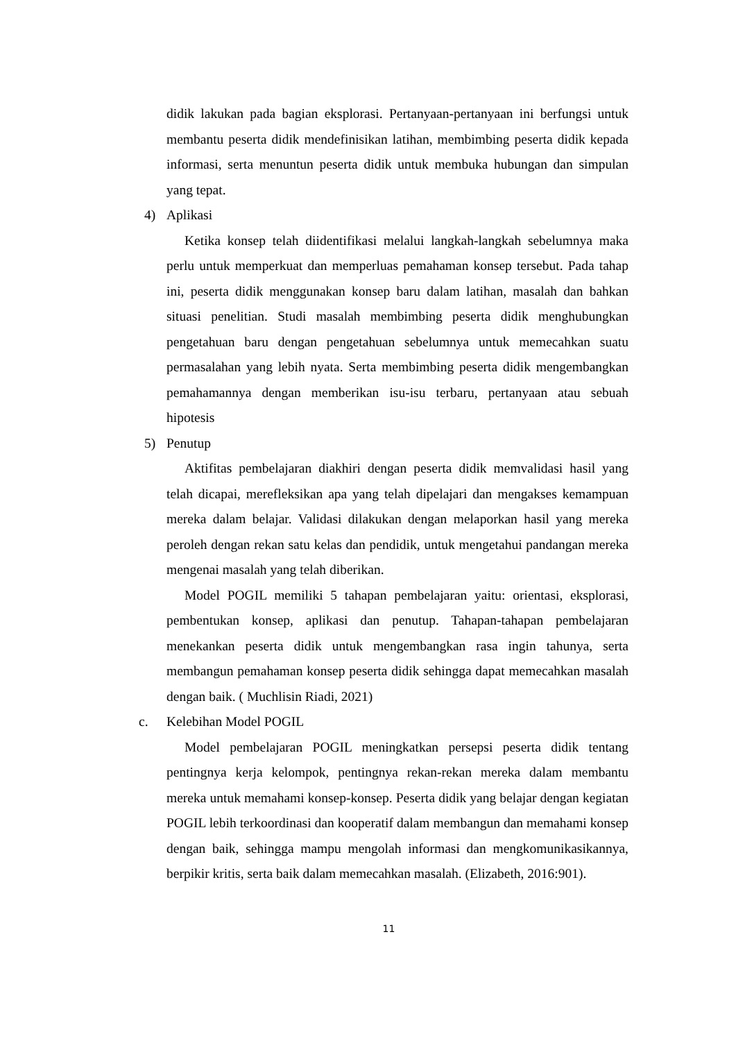didik lakukan pada bagian eksplorasi. Pertanyaan-pertanyaan ini berfungsi untuk membantu peserta didik mendefinisikan latihan, membimbing peserta didik kepada informasi, serta menuntun peserta didik untuk membuka hubungan dan simpulan yang tepat.
4) Aplikasi
Ketika konsep telah diidentifikasi melalui langkah-langkah sebelumnya maka perlu untuk memperkuat dan memperluas pemahaman konsep tersebut. Pada tahap ini, peserta didik menggunakan konsep baru dalam latihan, masalah dan bahkan situasi penelitian. Studi masalah membimbing peserta didik menghubungkan pengetahuan baru dengan pengetahuan sebelumnya untuk memecahkan suatu permasalahan yang lebih nyata. Serta membimbing peserta didik mengembangkan pemahamannya dengan memberikan isu-isu terbaru, pertanyaan atau sebuah hipotesis
5) Penutup
Aktifitas pembelajaran diakhiri dengan peserta didik memvalidasi hasil yang telah dicapai, merefleksikan apa yang telah dipelajari dan mengakses kemampuan mereka dalam belajar. Validasi dilakukan dengan melaporkan hasil yang mereka peroleh dengan rekan satu kelas dan pendidik, untuk mengetahui pandangan mereka mengenai masalah yang telah diberikan.
Model POGIL memiliki 5 tahapan pembelajaran yaitu: orientasi, eksplorasi, pembentukan konsep, aplikasi dan penutup. Tahapan-tahapan pembelajaran menekankan peserta didik untuk mengembangkan rasa ingin tahunya, serta membangun pemahaman konsep peserta didik sehingga dapat memecahkan masalah dengan baik. ( Muchlisin Riadi, 2021)
c. Kelebihan Model POGIL
Model pembelajaran POGIL meningkatkan persepsi peserta didik tentang pentingnya kerja kelompok, pentingnya rekan-rekan mereka dalam membantu mereka untuk memahami konsep-konsep. Peserta didik yang belajar dengan kegiatan POGIL lebih terkoordinasi dan kooperatif dalam membangun dan memahami konsep dengan baik, sehingga mampu mengolah informasi dan mengkomunikasikannya, berpikir kritis, serta baik dalam memecahkan masalah. (Elizabeth, 2016:901).
11